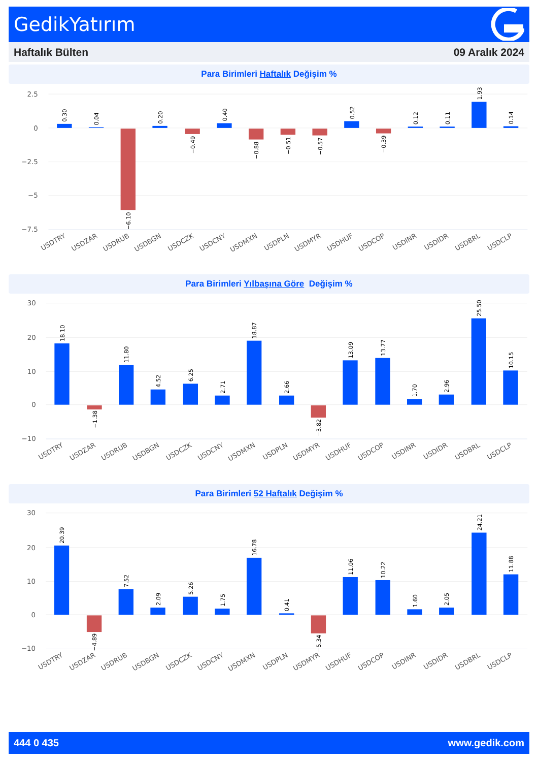GedikYatırım
Haftalık Bülten 09 Aralık 2024
Para Birimleri Haftalık Değişim %
2.5
0
−2.5
−5
−7.5
0.30
0.04
−6.10
0.20
−0.49
0.40
−0.88
−0.51
−0.57
0.52
−0.39
0.12
0.11
1.93
0.14
USDTRY
USDZAR
USDRUB
USDBGN
USDCZK
USDCNY
USDMXN
USDPLN
USDMYR
USDHUF
USDCOP
USDINR
USDIDR
USDBRL
USDCLP
Para Birimleri Yılbaşına Göre Değişim %
30
20
10
0
−10
18.10
−1.38
11.80
4.52
6.25
2.71
18.87
2.66
−3.82
13.09
13.77
1.70
2.96
25.50
10.15
USDTRY
USDZAR
USDRUB
USDBGN
USDCZK
USDCNY
USDMXN
USDPLN
USDMYR
USDHUF
USDCOP
USDINR
USDIDR
USDBRL
USDCLP
Para Birimleri 52 Haftalık Değişim %
30
20
10
0
−10
20.39
−4.89
7.52
2.09
5.26
1.75
16.78
0.41
−5.34
11.06
10.22
1.60
2.05
24.21
11.88
USDTRY
USDZAR
USDRUB
USDBGN
USDCZK
USDCNY
USDMXN
USDPLN
USDMYR
USDHUF
USDCOP
USDINR
USDIDR
USDBRL
USDCLP
444 0 435 www.gedik.com